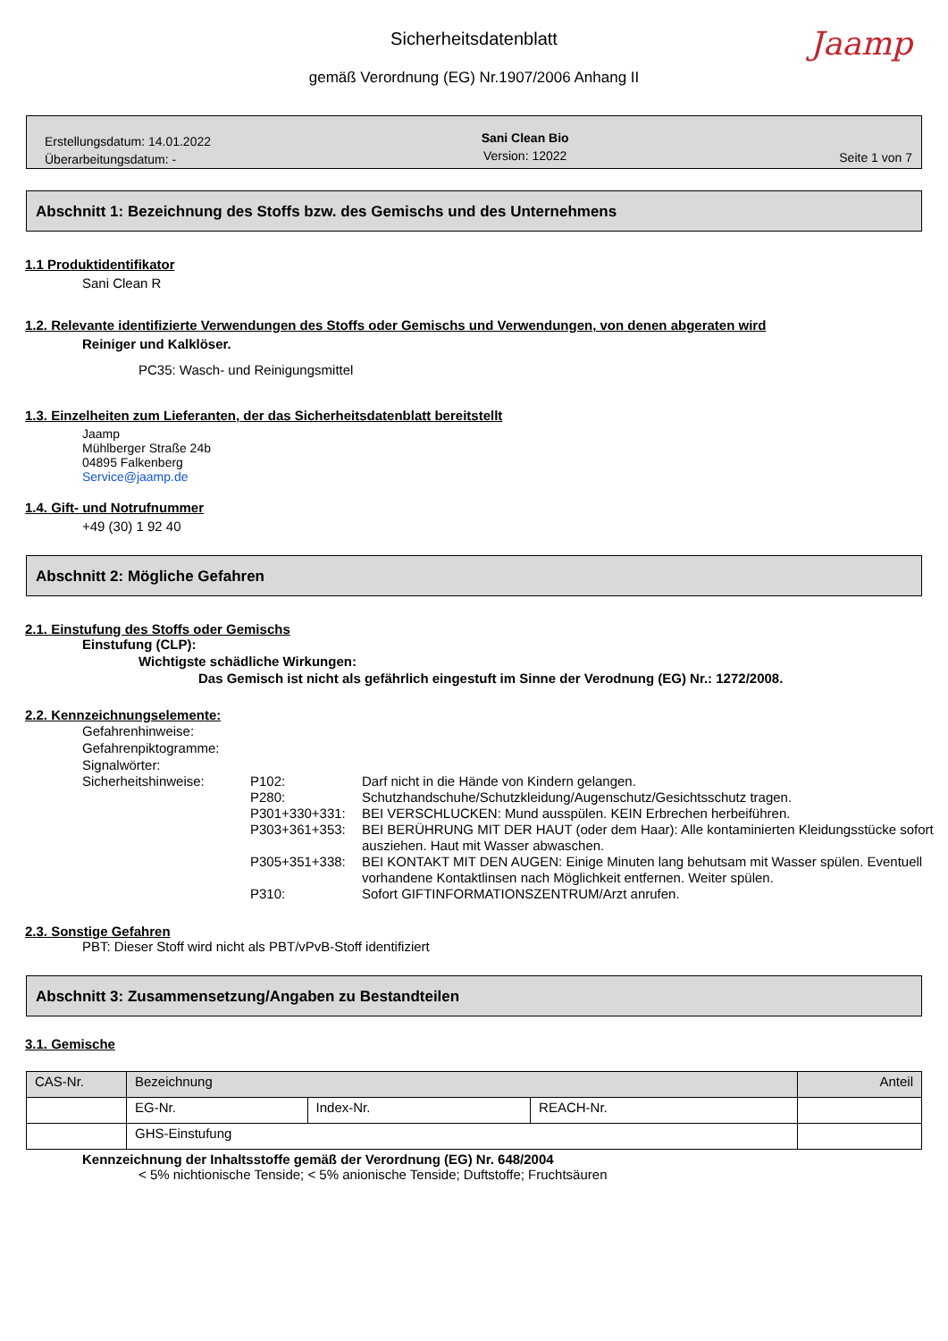Sicherheitsdatenblatt
gemäß Verordnung (EG) Nr.1907/2006 Anhang II
Jaamp
Erstellungsdatum: 14.01.2022
Überarbeitungsdatum: -
Sani Clean Bio
Version: 12022
Seite 1 von 7
Abschnitt 1: Bezeichnung des Stoffs bzw. des Gemischs und des Unternehmens
1.1 Produktidentifikator
Sani Clean R
1.2. Relevante identifizierte Verwendungen des Stoffs oder Gemischs und Verwendungen, von denen abgeraten wird
Reiniger und Kalklöser.
PC35: Wasch- und Reinigungsmittel
1.3. Einzelheiten zum Lieferanten, der das Sicherheitsdatenblatt bereitstellt
Jaamp
Mühlberger Straße 24b
04895 Falkenberg
Service@jaamp.de
1.4. Gift- und Notrufnummer
+49 (30) 1 92 40
Abschnitt 2: Mögliche Gefahren
2.1. Einstufung des Stoffs oder Gemischs
Einstufung (CLP):
Wichtigste schädliche Wirkungen:
Das Gemisch ist nicht als gefährlich eingestuft im Sinne der Verodnung (EG) Nr.: 1272/2008.
2.2. Kennzeichnungselemente:
Gefahrenhinweise:
Gefahrenpiktogramme:
Signalwörter:
| Sicherheitshinweise: | P102: | Darf nicht in die Hände von Kindern gelangen. |
| | P280: | Schutzhandschuhe/Schutzkleidung/Augenschutz/Gesichtsschutz tragen. |
| | P301+330+331: | BEI VERSCHLUCKEN: Mund ausspülen. KEIN Erbrechen herbeiführen. |
| | P303+361+353: | BEI BERÜHRUNG MIT DER HAUT (oder dem Haar): Alle kontaminierten Kleidungsstücke sofort ausziehen. Haut mit Wasser abwaschen. |
| | P305+351+338: | BEI KONTAKT MIT DEN AUGEN: Einige Minuten lang behutsam mit Wasser spülen. Eventuell vorhandene Kontaktlinsen nach Möglichkeit entfernen. Weiter spülen. |
| | P310: | Sofort GIFTINFORMATIONSZENTRUM/Arzt anrufen. |
2.3. Sonstige Gefahren
PBT: Dieser Stoff wird nicht als PBT/vPvB-Stoff identifiziert
Abschnitt 3: Zusammensetzung/Angaben zu Bestandteilen
3.1. Gemische
| CAS-Nr. | Bezeichnung | | | Anteil |
| --- | --- | --- | --- | --- |
| | EG-Nr. | Index-Nr. | REACH-Nr. | |
| | GHS-Einstufung | | | |
Kennzeichnung der Inhaltsstoffe gemäß der Verordnung (EG) Nr. 648/2004
< 5% nichtionische Tenside; < 5% anionische Tenside; Duftstoffe; Fruchtsäuren